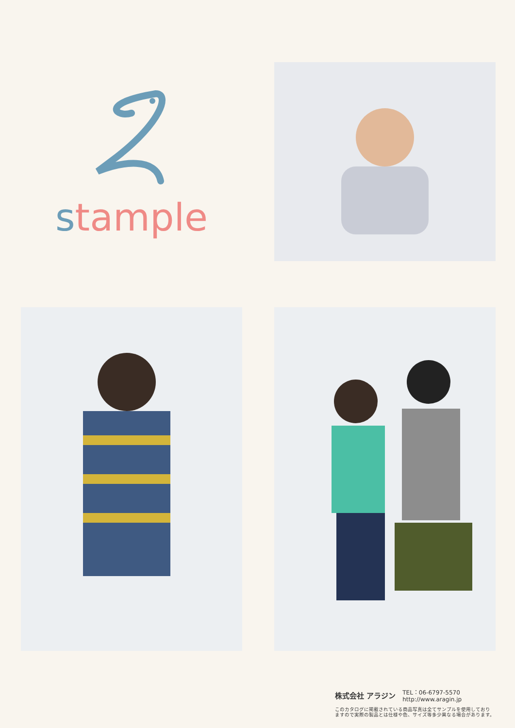stample
株式会社 アラジン
TEL：06-6797-5570
http://www.aragin.jp
このカタログに掲載されている商品写真は全てサンプルを使用しており
ますので実際の製品とは仕様や色、サイズ等多少異なる場合があります。